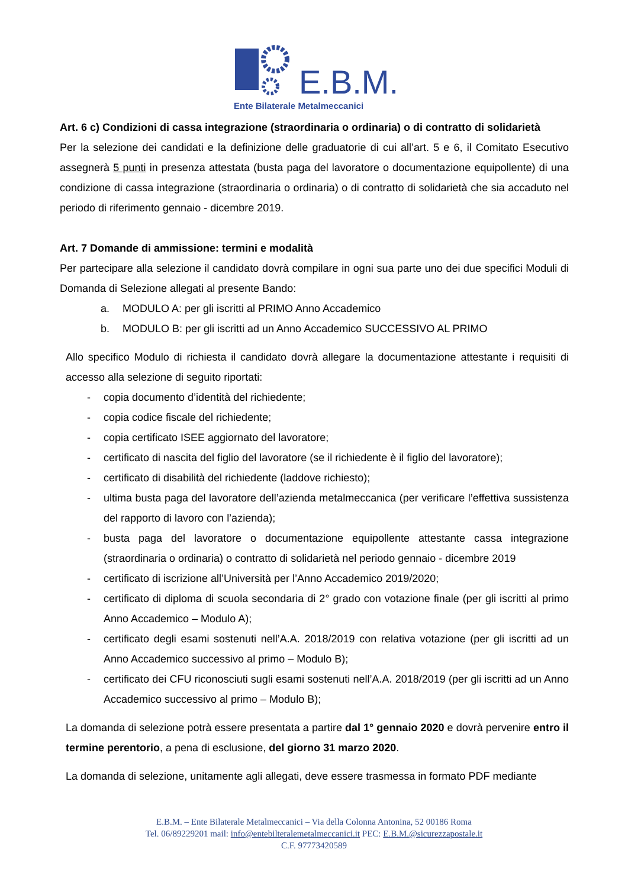E.B.M.
Ente Bilaterale Metalmeccanici
Art. 6 c) Condizioni di cassa integrazione (straordinaria o ordinaria) o di contratto di solidarietà
Per la selezione dei candidati e la definizione delle graduatorie di cui all’art. 5 e 6, il Comitato Esecutivo assegnerà 5 punti in presenza attestata (busta paga del lavoratore o documentazione equipollente) di una condizione di cassa integrazione (straordinaria o ordinaria) o di contratto di solidarietà che sia accaduto nel periodo di riferimento gennaio - dicembre 2019.
Art. 7 Domande di ammissione: termini e modalità
Per partecipare alla selezione il candidato dovrà compilare in ogni sua parte uno dei due specifici Moduli di Domanda di Selezione allegati al presente Bando:
a. MODULO A: per gli iscritti al PRIMO Anno Accademico
b. MODULO B: per gli iscritti ad un Anno Accademico SUCCESSIVO AL PRIMO
Allo specifico Modulo di richiesta il candidato dovrà allegare la documentazione attestante i requisiti di accesso alla selezione di seguito riportati:
- copia documento d’identità del richiedente;
- copia codice fiscale del richiedente;
- copia certificato ISEE aggiornato del lavoratore;
- certificato di nascita del figlio del lavoratore (se il richiedente è il figlio del lavoratore);
- certificato di disabilità del richiedente (laddove richiesto);
- ultima busta paga del lavoratore dell’azienda metalmeccanica (per verificare l’effettiva sussistenza del rapporto di lavoro con l’azienda);
- busta paga del lavoratore o documentazione equipollente attestante cassa integrazione (straordinaria o ordinaria) o contratto di solidarietà nel periodo gennaio - dicembre 2019
- certificato di iscrizione all’Università per l’Anno Accademico 2019/2020;
- certificato di diploma di scuola secondaria di 2° grado con votazione finale (per gli iscritti al primo Anno Accademico – Modulo A);
- certificato degli esami sostenuti nell’A.A. 2018/2019 con relativa votazione (per gli iscritti ad un Anno Accademico successivo al primo – Modulo B);
- certificato dei CFU riconosciuti sugli esami sostenuti nell’A.A. 2018/2019 (per gli iscritti ad un Anno Accademico successivo al primo – Modulo B);
La domanda di selezione potrà essere presentata a partire dal 1° gennaio 2020 e dovrà pervenire entro il termine perentorio, a pena di esclusione, del giorno 31 marzo 2020.
La domanda di selezione, unitamente agli allegati, deve essere trasmessa in formato PDF mediante
E.B.M. – Ente Bilaterale Metalmeccanici – Via della Colonna Antonina, 52 00186 Roma
Tel. 06/89229201 mail: info@entebilteralemetalmeccanici.it PEC: E.B.M.@sicurezzapostale.it
C.F. 97773420589